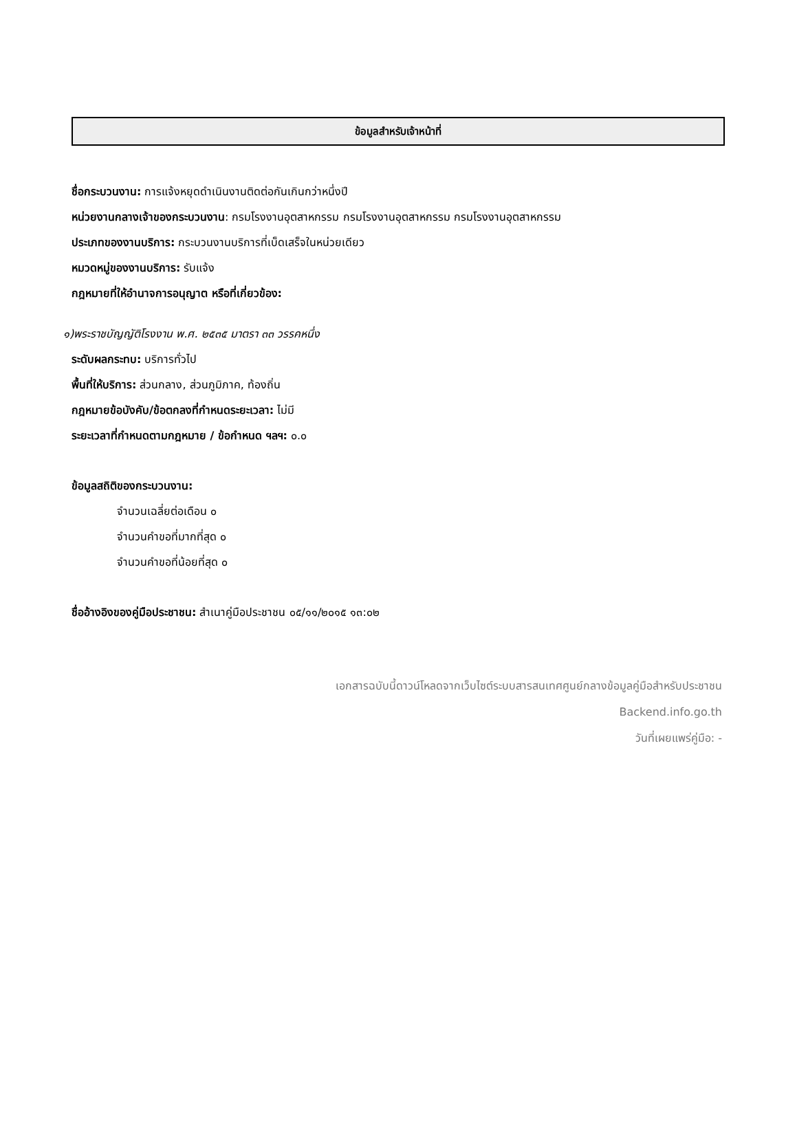ข้อมูลสำหรับเจ้าหน้าที่
ชื่อกระบวนงาน: การแจ้งหยุดดำเนินงานติดต่อกันเกินกว่าหนึ่งปี
หน่วยงานกลางเจ้าของกระบวนงาน: กรมโรงงานอุตสาหกรรม กรมโรงงานอุตสาหกรรม กรมโรงงานอุตสาหกรรม
ประเภทของงานบริการ: กระบวนงานบริการที่เบ็ดเสร็จในหน่วยเดียว
หมวดหมู่ของงานบริการ: รับแจ้ง
กฎหมายที่ให้อำนาจการอนุญาต หรือที่เกี่ยวข้อง:
๑)พระราชบัญญัติโรงงาน พ.ศ. ๒๕๓๕ มาตรา ๓๓ วรรคหนึ่ง
ระดับผลกระทบ: บริการทั่วไป
พื้นที่ให้บริการ: ส่วนกลาง, ส่วนภูมิภาค, ท้องถิ่น
กฎหมายข้อบังคับ/ข้อตกลงที่กำหนดระยะเวลา: ไม่มี
ระยะเวลาที่กำหนดตามกฎหมาย / ข้อกำหนด ฯลฯ: ๐.๐
ข้อมูลสถิติของกระบวนงาน:
จำนวนเฉลี่ยต่อเดือน ๐
จำนวนคำขอที่มากที่สุด ๐
จำนวนคำขอที่น้อยที่สุด ๐
ชื่ออ้างอิงของคู่มือประชาชน: สำเนาคู่มือประชาชน ๐๕/๑๑/๒๐๑๕ ๑๓:๐๒
เอกสารฉบับนี้ดาวน์โหลดจากเว็บไซต์ระบบสารสนเทศศูนย์กลางข้อมูลคู่มือสำหรับประชาชน
Backend.info.go.th
วันที่เผยแพร่คู่มือ: -